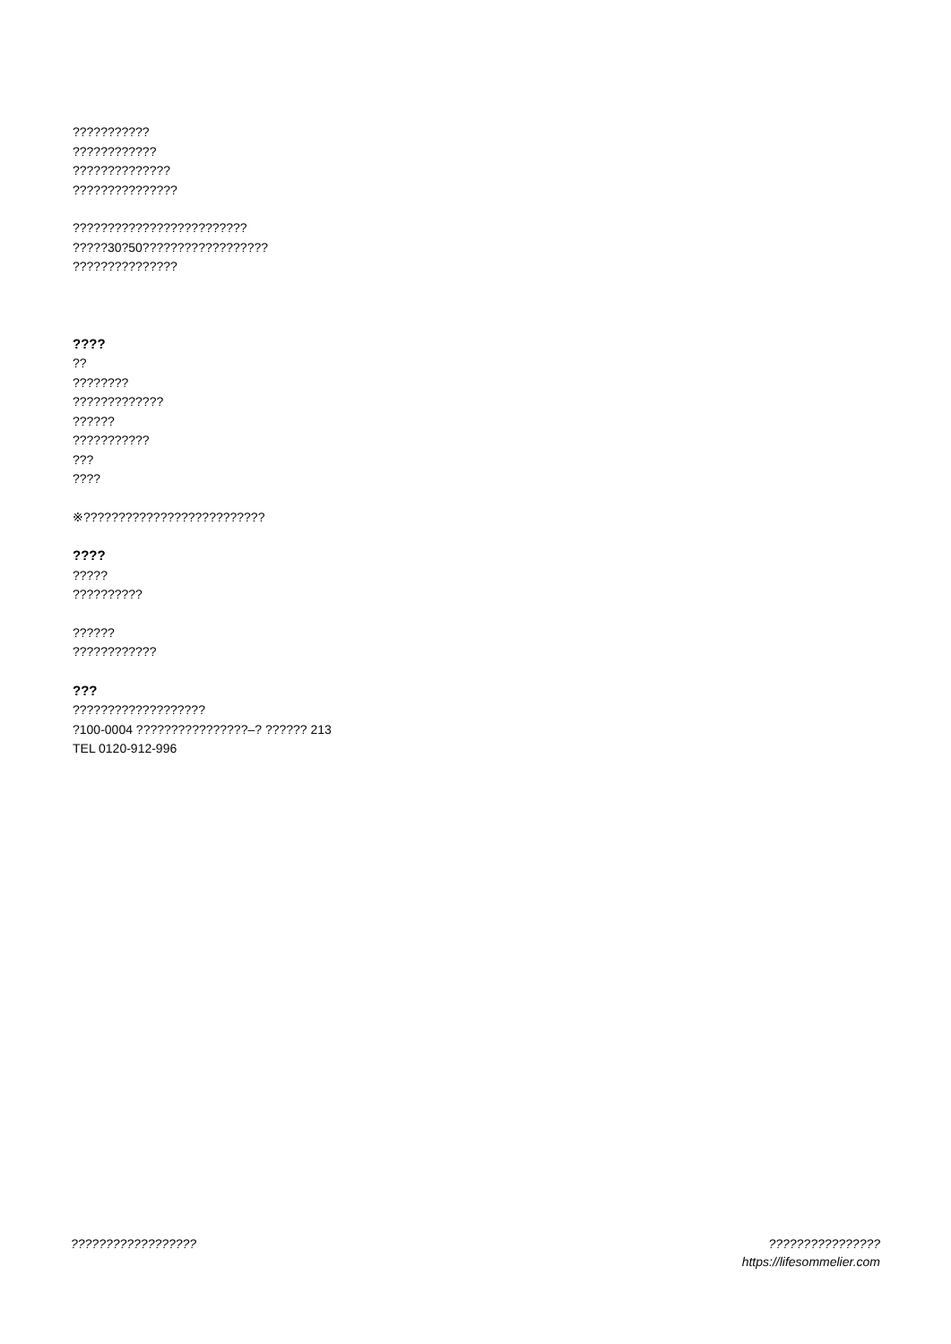???????????
????????????
??????????????
???????????????
?????????????????????????
?????30?50??????????????????
???????????????
????
??
????????
?????????????
??????
???????????
???
????
※??????????????????????????
????
?????
??????????
??????
????????????
???
???????????????????
?100-0004 ????????????????–? ?????? 213
TEL 0120-912-996
?????????????????? ????????????????
https://lifesommelier.com